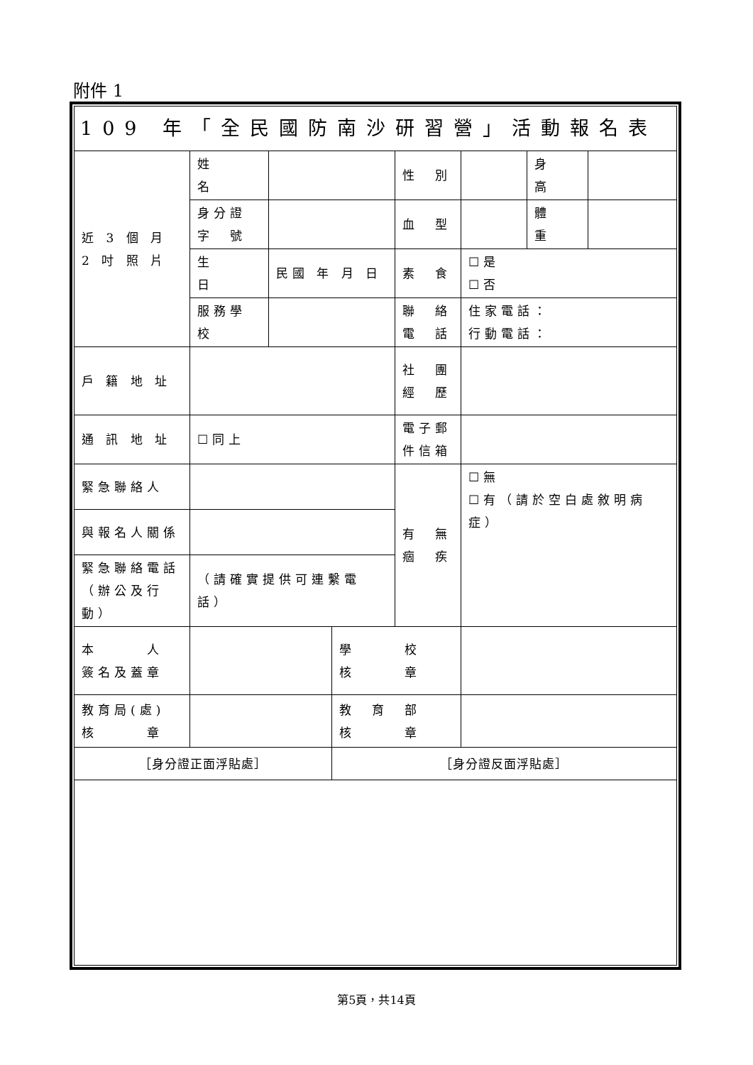附件 1
| 109 年「全民國防南沙研習營」活動報名表 | | | | | | | |
| 近 3 個 月 2 吋 照 片 | 姓 名 | | | 性 別 | | 身 高 | |
| | 身分證 字 號 | | | 血 型 | | 體 重 | |
| | 生 日 | 民國 年 月 日 | | 素 食 | ☐是 ☐否 | | |
| | 服務學校 | | | 聯 絡 電 話 | 住家電話： 行動電話： | | |
| 戶 籍 地 址 | | | | 社 團 經 歷 | | | |
| 通 訊 地 址 | ☐同上 | | | 電子郵 件信箱 | | | |
| 緊急聯絡人 | | | | 有 無 痼 疾 | ☐無 ☐有（請於空白處敘明病症） | | |
| 與報名人關係 | | | | | | | |
| 緊急聯絡電話 （辦公及行動） | （請確實提供可連繫電話） | | | | | | |
| 本 人 簽名及蓋章 | | | 學 校 核 章 | | | | |
| 教育局(處) 核 章 | | | 教 育 部 核 章 | | | | |
| ［身分證正面浮貼處］ | | | ［身分證反面浮貼處］ | | | | |
第5頁，共14頁